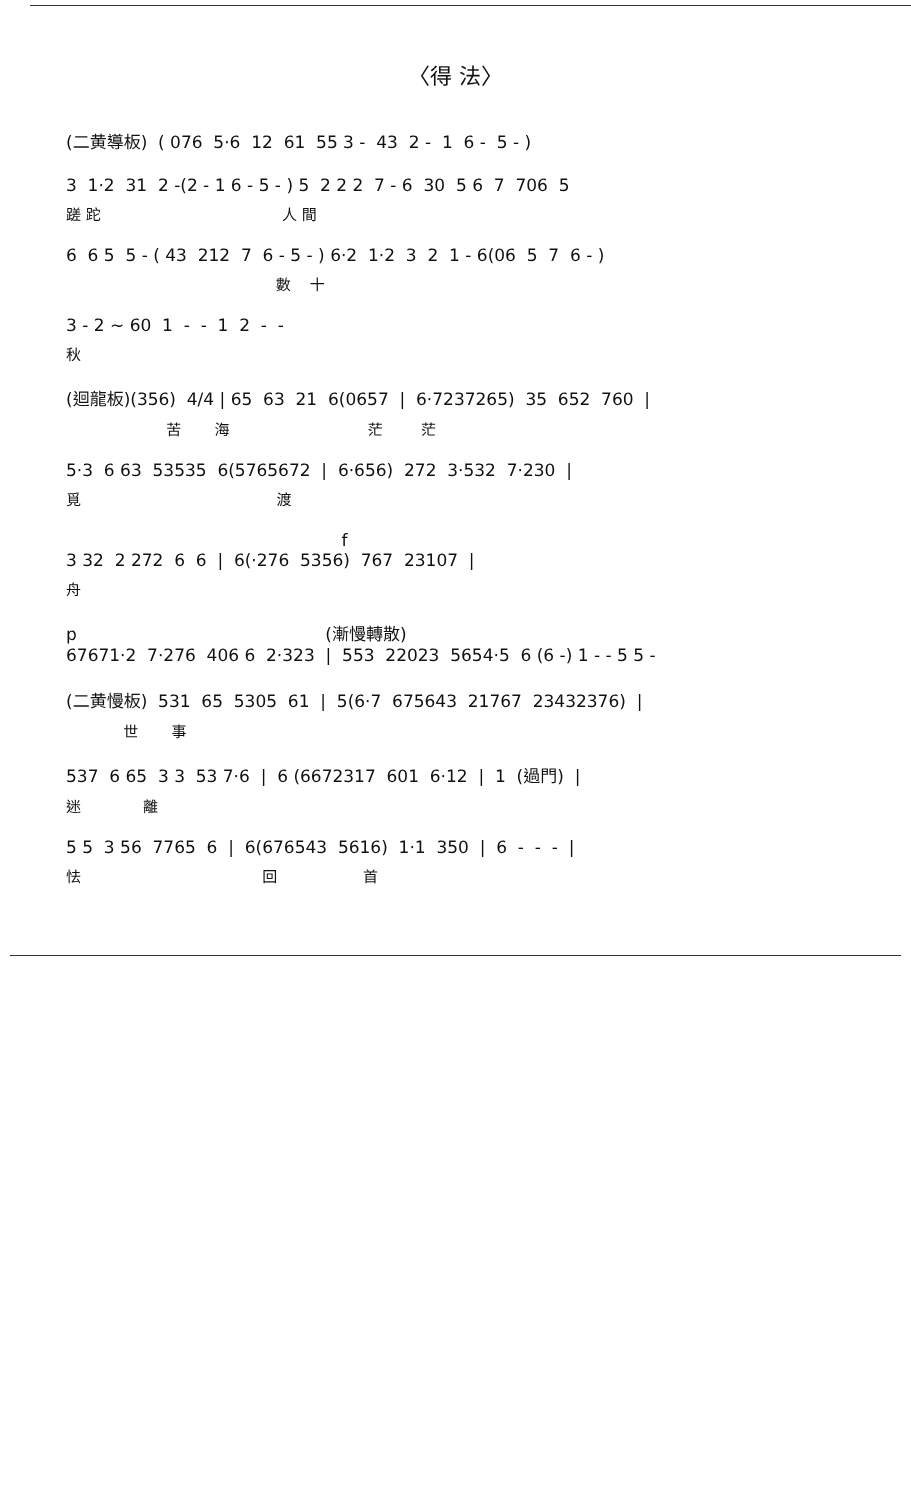〈得 法〉
(二黄導板) ( 076 5·6 12 61 55 3 - 43 2 - 1 6 - 5 - )
3 1·2 31 2 -(2 - 1 6 - 5 - ) 5 2 2 2 7 - 6 30 5 6 7 706 5
蹉 跎 人 間
6 6 5 5 - ( 43 212 7 6 - 5 - ) 6·2 1·2 3 2 1 - 6(06 5 7 6 - )
數 十
3 - 2 ~ 60 1 - - 1 2 - -
秋
(迴龍板)(356) 4/4 | 65 63 21 6(0657 | 6·7237265) 35 652 760 |
苦 海 茫 茫
5·3 6 63 53535 6(5765672 | 6·656) 272 3·532 7·230 |
覓 渡
f
3 32 2 272 6 6 | 6(·276 5356) 767 23107 |
舟
p (漸慢轉散)
67671·2 7·276 406 6 2·323 | 553 22023 5654·5 6 (6 -) 1 - - 5 5 -
(二黄慢板) 531 65 5305 61 | 5(6·7 675643 21767 23432376) |
世 事
537 6 65 3 3 53 7·6 | 6 (6672317 601 6·12 | 1 (過門) |
迷 離
5 5 3 56 7765 6 | 6(676543 5616) 1·1 350 | 6 - - - |
怯 回 首